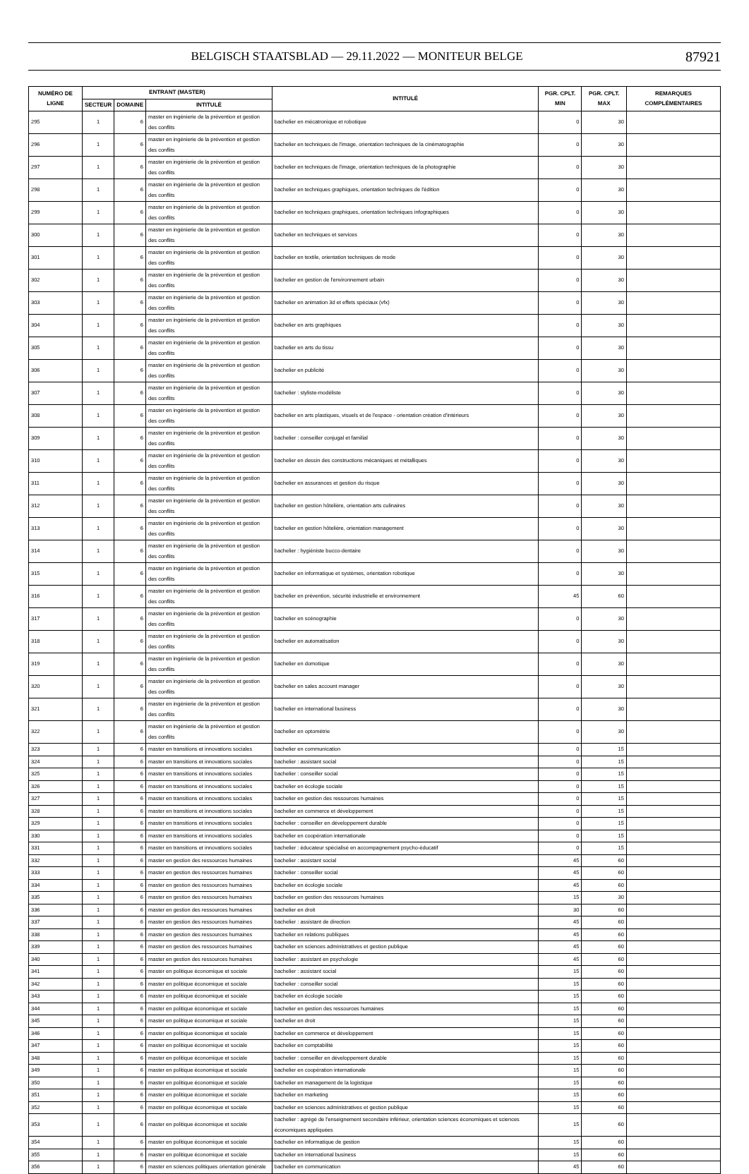BELGISCH STAATSBLAD — 29.11.2022 — MONITEUR BELGE 87921
| NUMÉRO DE LIGNE | ENTRANT (MASTER) | | | INTITULÉ | PGR. CPLT. MIN | PGR. CPLT. MAX | REMARQUES COMPLÉMENTAIRES |
| --- | --- | --- | --- | --- | --- | --- | --- |
| | SECTEUR | DOMAINE | INTITULÉ | | | | |
| 295 | 1 | 6 | master en ingénierie de la prévention et gestion des conflits | bachelier en mécatronique et robotique | 0 | 30 | |
| 296 | 1 | 6 | master en ingénierie de la prévention et gestion des conflits | bachelier en techniques de l'image, orientation techniques de la cinématographie | 0 | 30 | |
| 297 | 1 | 6 | master en ingénierie de la prévention et gestion des conflits | bachelier en techniques de l'image, orientation techniques de la photographie | 0 | 30 | |
| 298 | 1 | 6 | master en ingénierie de la prévention et gestion des conflits | bachelier en techniques graphiques, orientation techniques de l'édition | 0 | 30 | |
| 299 | 1 | 6 | master en ingénierie de la prévention et gestion des conflits | bachelier en techniques graphiques, orientation techniques infographiques | 0 | 30 | |
| 300 | 1 | 6 | master en ingénierie de la prévention et gestion des conflits | bachelier en techniques et services | 0 | 30 | |
| 301 | 1 | 6 | master en ingénierie de la prévention et gestion des conflits | bachelier en textile, orientation techniques de mode | 0 | 30 | |
| 302 | 1 | 6 | master en ingénierie de la prévention et gestion des conflits | bachelier en gestion de l'environnement urbain | 0 | 30 | |
| 303 | 1 | 6 | master en ingénierie de la prévention et gestion des conflits | bachelier en animation 3d et effets spéciaux (vfx) | 0 | 30 | |
| 304 | 1 | 6 | master en ingénierie de la prévention et gestion des conflits | bachelier en arts graphiques | 0 | 30 | |
| 305 | 1 | 6 | master en ingénierie de la prévention et gestion des conflits | bachelier en arts du tissu | 0 | 30 | |
| 306 | 1 | 6 | master en ingénierie de la prévention et gestion des conflits | bachelier en publicité | 0 | 30 | |
| 307 | 1 | 6 | master en ingénierie de la prévention et gestion des conflits | bachelier : styliste-modéliste | 0 | 30 | |
| 308 | 1 | 6 | master en ingénierie de la prévention et gestion des conflits | bachelier en arts plastiques, visuels et de l'espace - orientation création d'intérieurs | 0 | 30 | |
| 309 | 1 | 6 | master en ingénierie de la prévention et gestion des conflits | bachelier : conseiller conjugal et familial | 0 | 30 | |
| 310 | 1 | 6 | master en ingénierie de la prévention et gestion des conflits | bachelier en dessin des constructions mécaniques et métalliques | 0 | 30 | |
| 311 | 1 | 6 | master en ingénierie de la prévention et gestion des conflits | bachelier en assurances et gestion du risque | 0 | 30 | |
| 312 | 1 | 6 | master en ingénierie de la prévention et gestion des conflits | bachelier en gestion hôtelière, orientation arts culinaires | 0 | 30 | |
| 313 | 1 | 6 | master en ingénierie de la prévention et gestion des conflits | bachelier en gestion hôtelière, orientation management | 0 | 30 | |
| 314 | 1 | 6 | master en ingénierie de la prévention et gestion des conflits | bachelier : hygiéniste bucco-dentaire | 0 | 30 | |
| 315 | 1 | 6 | master en ingénierie de la prévention et gestion des conflits | bachelier en informatique et systèmes, orientation robotique | 0 | 30 | |
| 316 | 1 | 6 | master en ingénierie de la prévention et gestion des conflits | bachelier en prévention, sécurité industrielle et environnement | 45 | 60 | |
| 317 | 1 | 6 | master en ingénierie de la prévention et gestion des conflits | bachelier en scénographie | 0 | 30 | |
| 318 | 1 | 6 | master en ingénierie de la prévention et gestion des conflits | bachelier en automatisation | 0 | 30 | |
| 319 | 1 | 6 | master en ingénierie de la prévention et gestion des conflits | bachelier en domotique | 0 | 30 | |
| 320 | 1 | 6 | master en ingénierie de la prévention et gestion des conflits | bachelier en sales account manager | 0 | 30 | |
| 321 | 1 | 6 | master en ingénierie de la prévention et gestion des conflits | bachelier en international business | 0 | 30 | |
| 322 | 1 | 6 | master en ingénierie de la prévention et gestion des conflits | bachelier en optométrie | 0 | 30 | |
| 323 | 1 | 6 | master en transitions et innovations sociales | bachelier en communication | 0 | 15 | |
| 324 | 1 | 6 | master en transitions et innovations sociales | bachelier : assistant social | 0 | 15 | |
| 325 | 1 | 6 | master en transitions et innovations sociales | bachelier : conseiller social | 0 | 15 | |
| 326 | 1 | 6 | master en transitions et innovations sociales | bachelier en écologie sociale | 0 | 15 | |
| 327 | 1 | 6 | master en transitions et innovations sociales | bachelier en gestion des ressources humaines | 0 | 15 | |
| 328 | 1 | 6 | master en transitions et innovations sociales | bachelier en commerce et développement | 0 | 15 | |
| 329 | 1 | 6 | master en transitions et innovations sociales | bachelier : conseiller en développement durable | 0 | 15 | |
| 330 | 1 | 6 | master en transitions et innovations sociales | bachelier en coopération internationale | 0 | 15 | |
| 331 | 1 | 6 | master en transitions et innovations sociales | bachelier : éducateur spécialisé en accompagnement psycho-éducatif | 0 | 15 | |
| 332 | 1 | 6 | master en gestion des ressources humaines | bachelier : assistant social | 45 | 60 | |
| 333 | 1 | 6 | master en gestion des ressources humaines | bachelier : conseiller social | 45 | 60 | |
| 334 | 1 | 6 | master en gestion des ressources humaines | bachelier en écologie sociale | 45 | 60 | |
| 335 | 1 | 6 | master en gestion des ressources humaines | bachelier en gestion des ressources humaines | 15 | 30 | |
| 336 | 1 | 6 | master en gestion des ressources humaines | bachelier en droit | 30 | 60 | |
| 337 | 1 | 6 | master en gestion des ressources humaines | bachelier : assistant de direction | 45 | 60 | |
| 338 | 1 | 6 | master en gestion des ressources humaines | bachelier en relations publiques | 45 | 60 | |
| 339 | 1 | 6 | master en gestion des ressources humaines | bachelier en sciences administratives et gestion publique | 45 | 60 | |
| 340 | 1 | 6 | master en gestion des ressources humaines | bachelier : assistant en psychologie | 45 | 60 | |
| 341 | 1 | 6 | master en politique économique et sociale | bachelier : assistant social | 15 | 60 | |
| 342 | 1 | 6 | master en politique économique et sociale | bachelier : conseiller social | 15 | 60 | |
| 343 | 1 | 6 | master en politique économique et sociale | bachelier en écologie sociale | 15 | 60 | |
| 344 | 1 | 6 | master en politique économique et sociale | bachelier en gestion des ressources humaines | 15 | 60 | |
| 345 | 1 | 6 | master en politique économique et sociale | bachelier en droit | 15 | 60 | |
| 346 | 1 | 6 | master en politique économique et sociale | bachelier en commerce et développement | 15 | 60 | |
| 347 | 1 | 6 | master en politique économique et sociale | bachelier en comptabilité | 15 | 60 | |
| 348 | 1 | 6 | master en politique économique et sociale | bachelier : conseiller en développement durable | 15 | 60 | |
| 349 | 1 | 6 | master en politique économique et sociale | bachelier en coopération internationale | 15 | 60 | |
| 350 | 1 | 6 | master en politique économique et sociale | bachelier en management de la logistique | 15 | 60 | |
| 351 | 1 | 6 | master en politique économique et sociale | bachelier en marketing | 15 | 60 | |
| 352 | 1 | 6 | master en politique économique et sociale | bachelier en sciences administratives et gestion publique | 15 | 60 | |
| 353 | 1 | 6 | master en politique économique et sociale | bachelier : agrégé de l'enseignement secondaire inférieur, orientation sciences économiques et sciences économiques appliquées | 15 | 60 | |
| 354 | 1 | 6 | master en politique économique et sociale | bachelier en informatique de gestion | 15 | 60 | |
| 355 | 1 | 6 | master en politique économique et sociale | bachelier en international business | 15 | 60 | |
| 356 | 1 | 6 | master en sciences politiques orientation générale | bachelier en communication | 45 | 60 | |